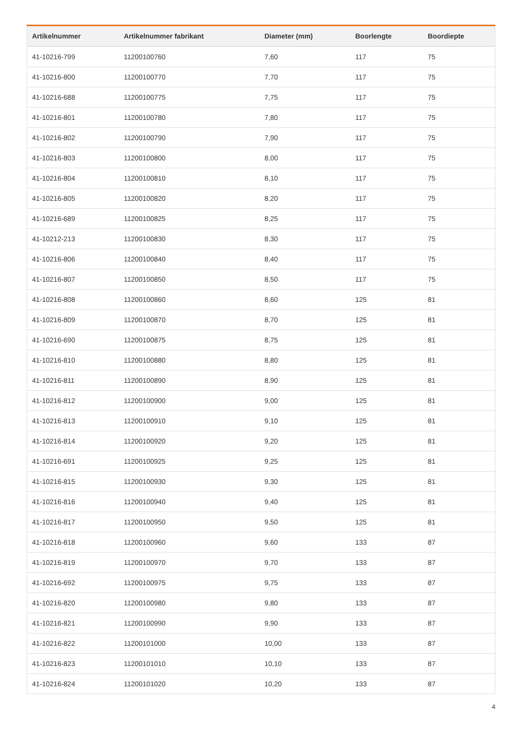| Artikelnummer | Artikelnummer fabrikant | Diameter (mm) | Boorlengte | Boordiepte |
| --- | --- | --- | --- | --- |
| 41-10216-799 | 11200100760 | 7,60 | 117 | 75 |
| 41-10216-800 | 11200100770 | 7,70 | 117 | 75 |
| 41-10216-688 | 11200100775 | 7,75 | 117 | 75 |
| 41-10216-801 | 11200100780 | 7,80 | 117 | 75 |
| 41-10216-802 | 11200100790 | 7,90 | 117 | 75 |
| 41-10216-803 | 11200100800 | 8,00 | 117 | 75 |
| 41-10216-804 | 11200100810 | 8,10 | 117 | 75 |
| 41-10216-805 | 11200100820 | 8,20 | 117 | 75 |
| 41-10216-689 | 11200100825 | 8,25 | 117 | 75 |
| 41-10212-213 | 11200100830 | 8,30 | 117 | 75 |
| 41-10216-806 | 11200100840 | 8,40 | 117 | 75 |
| 41-10216-807 | 11200100850 | 8,50 | 117 | 75 |
| 41-10216-808 | 11200100860 | 8,60 | 125 | 81 |
| 41-10216-809 | 11200100870 | 8,70 | 125 | 81 |
| 41-10216-690 | 11200100875 | 8,75 | 125 | 81 |
| 41-10216-810 | 11200100880 | 8,80 | 125 | 81 |
| 41-10216-811 | 11200100890 | 8,90 | 125 | 81 |
| 41-10216-812 | 11200100900 | 9,00 | 125 | 81 |
| 41-10216-813 | 11200100910 | 9,10 | 125 | 81 |
| 41-10216-814 | 11200100920 | 9,20 | 125 | 81 |
| 41-10216-691 | 11200100925 | 9,25 | 125 | 81 |
| 41-10216-815 | 11200100930 | 9,30 | 125 | 81 |
| 41-10216-816 | 11200100940 | 9,40 | 125 | 81 |
| 41-10216-817 | 11200100950 | 9,50 | 125 | 81 |
| 41-10216-818 | 11200100960 | 9,60 | 133 | 87 |
| 41-10216-819 | 11200100970 | 9,70 | 133 | 87 |
| 41-10216-692 | 11200100975 | 9,75 | 133 | 87 |
| 41-10216-820 | 11200100980 | 9,80 | 133 | 87 |
| 41-10216-821 | 11200100990 | 9,90 | 133 | 87 |
| 41-10216-822 | 11200101000 | 10,00 | 133 | 87 |
| 41-10216-823 | 11200101010 | 10,10 | 133 | 87 |
| 41-10216-824 | 11200101020 | 10,20 | 133 | 87 |
4